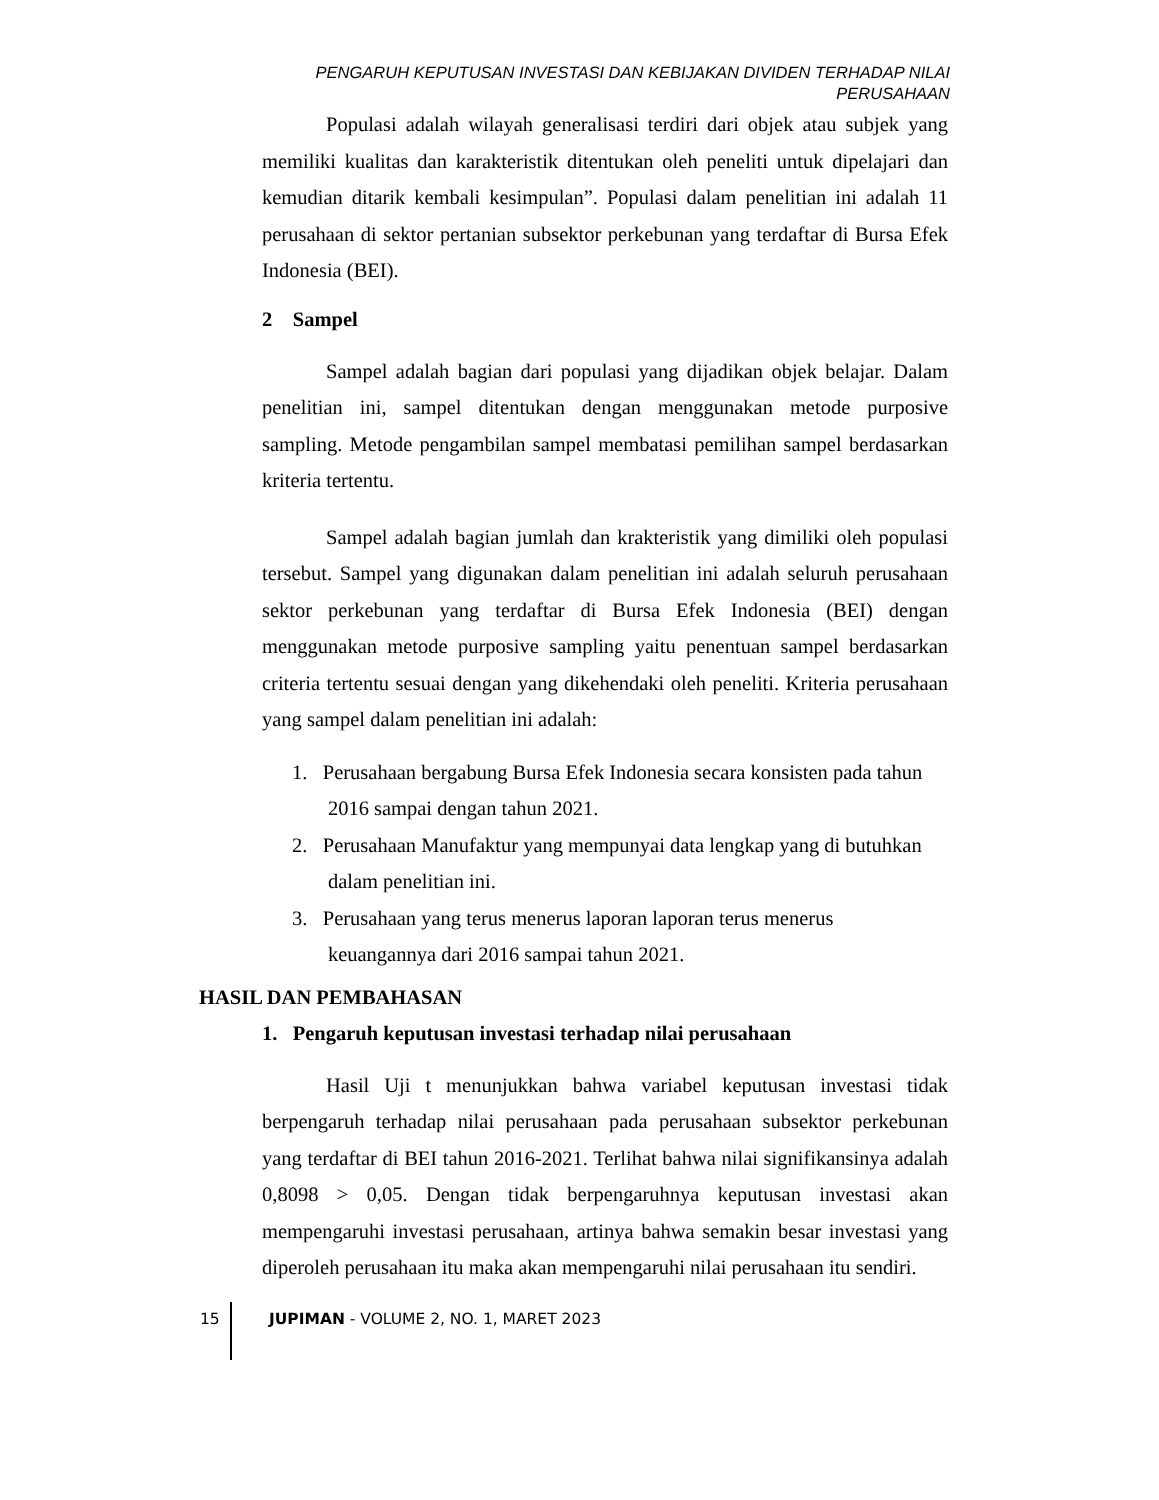PENGARUH KEPUTUSAN INVESTASI DAN KEBIJAKAN DIVIDEN TERHADAP NILAI PERUSAHAAN
Populasi adalah wilayah generalisasi terdiri dari objek atau subjek yang memiliki kualitas dan karakteristik ditentukan oleh peneliti untuk dipelajari dan kemudian ditarik kembali kesimpulan”. Populasi dalam penelitian ini adalah 11 perusahaan di sektor pertanian subsektor perkebunan yang terdaftar di Bursa Efek Indonesia (BEI).
2 Sampel
Sampel adalah bagian dari populasi yang dijadikan objek belajar. Dalam penelitian ini, sampel ditentukan dengan menggunakan metode purposive sampling. Metode pengambilan sampel membatasi pemilihan sampel berdasarkan kriteria tertentu.
Sampel adalah bagian jumlah dan krakteristik yang dimiliki oleh populasi tersebut. Sampel yang digunakan dalam penelitian ini adalah seluruh perusahaan sektor perkebunan yang terdaftar di Bursa Efek Indonesia (BEI) dengan menggunakan metode purposive sampling yaitu penentuan sampel berdasarkan criteria tertentu sesuai dengan yang dikehendaki oleh peneliti. Kriteria perusahaan yang sampel dalam penelitian ini adalah:
1. Perusahaan bergabung Bursa Efek Indonesia secara konsisten pada tahun
2016 sampai dengan tahun 2021.
2. Perusahaan Manufaktur yang mempunyai data lengkap yang di butuhkan
dalam penelitian ini.
3. Perusahaan yang terus menerus laporan laporan terus menerus
keuangannya dari 2016 sampai tahun 2021.
HASIL DAN PEMBAHASAN
1. Pengaruh keputusan investasi terhadap nilai perusahaan
Hasil Uji t menunjukkan bahwa variabel keputusan investasi tidak berpengaruh terhadap nilai perusahaan pada perusahaan subsektor perkebunan yang terdaftar di BEI tahun 2016-2021. Terlihat bahwa nilai signifikansinya adalah 0,8098 > 0,05. Dengan tidak berpengaruhnya keputusan investasi akan mempengaruhi investasi perusahaan, artinya bahwa semakin besar investasi yang diperoleh perusahaan itu maka akan mempengaruhi nilai perusahaan itu sendiri.
15 JUPIMAN - VOLUME 2, NO. 1, MARET 2023